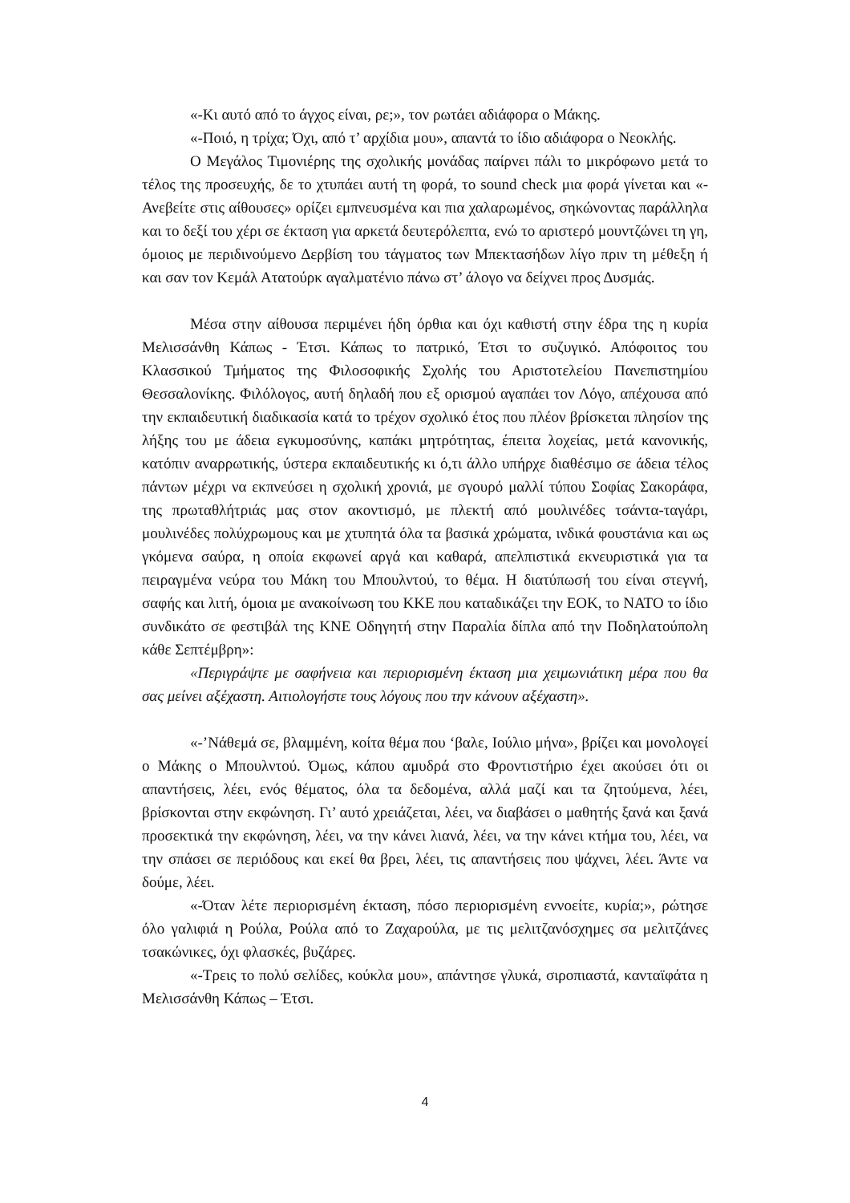«-Κι αυτό από το άγχος είναι, ρε;», τον ρωτάει αδιάφορα ο Μάκης.
«-Ποιό, η τρίχα; Όχι, από τ’ αρχίδια μου», απαντά το ίδιο αδιάφορα ο Νεοκλής.
Ο Μεγάλος Τιμονιέρης της σχολικής μονάδας παίρνει πάλι το μικρόφωνο μετά το τέλος της προσευχής, δε το χτυπάει αυτή τη φορά, το sound check μια φορά γίνεται και «-Ανεβείτε στις αίθουσες» ορίζει εμπνευσμένα και πια χαλαρωμένος, σηκώνοντας παράλληλα και το δεξί του χέρι σε έκταση για αρκετά δευτερόλεπτα, ενώ το αριστερό μουντζώνει τη γη, όμοιος με περιδινούμενο Δερβίση του τάγματος των Μπεκτασήδων λίγο πριν τη μέθεξη ή και σαν τον Κεμάλ Ατατούρκ αγαλματένιο πάνω στ’ άλογο να δείχνει προς Δυσμάς.
Μέσα στην αίθουσα περιμένει ήδη όρθια και όχι καθιστή στην έδρα της η κυρία Μελισσάνθη Κάπως - Έτσι. Κάπως το πατρικό, Έτσι το συζυγικό. Απόφοιτος του Κλασσικού Τμήματος της Φιλοσοφικής Σχολής του Αριστοτελείου Πανεπιστημίου Θεσσαλονίκης. Φιλόλογος, αυτή δηλαδή που εξ ορισμού αγαπάει τον Λόγο, απέχουσα από την εκπαιδευτική διαδικασία κατά το τρέχον σχολικό έτος που πλέον βρίσκεται πλησίον της λήξης του με άδεια εγκυμοσύνης, καπάκι μητρότητας, έπειτα λοχείας, μετά κανονικής, κατόπιν αναρρωτικής, ύστερα εκπαιδευτικής κι ό,τι άλλο υπήρχε διαθέσιμο σε άδεια τέλος πάντων μέχρι να εκπνεύσει η σχολική χρονιά, με σγουρό μαλλί τύπου Σοφίας Σακοράφα, της πρωταθλήτριάς μας στον ακοντισμό, με πλεκτή από μουλινέδες τσάντα-ταγάρι, μουλινέδες πολύχρωμους και με χτυπητά όλα τα βασικά χρώματα, ινδικά φουστάνια και ως γκόμενα σαύρα, η οποία εκφωνεί αργά και καθαρά, απελπιστικά εκνευριστικά για τα πειραγμένα νεύρα του Μάκη του Μπουλντού, το θέμα. Η διατύπωσή του είναι στεγνή, σαφής και λιτή, όμοια με ανακοίνωση του ΚΚΕ που καταδικάζει την ΕΟΚ, το ΝΑΤΟ το ίδιο συνδικάτο σε φεστιβάλ της ΚΝΕ Οδηγητή στην Παραλία δίπλα από την Ποδηλατούπολη κάθε Σεπτέμβρη»:
«Περιγράψτε με σαφήνεια και περιορισμένη έκταση μια χειμωνιάτικη μέρα που θα σας μείνει αξέχαστη. Αιτιολογήστε τους λόγους που την κάνουν αξέχαστη».
«-’Νάθεμά σε, βλαμμένη, κοίτα θέμα που ‘βαλε, Ιούλιο μήνα», βρίζει και μονολογεί ο Μάκης ο Μπουλντού. Όμως, κάπου αμυδρά στο Φροντιστήριο έχει ακούσει ότι οι απαντήσεις, λέει, ενός θέματος, όλα τα δεδομένα, αλλά μαζί και τα ζητούμενα, λέει, βρίσκονται στην εκφώνηση. Γι’ αυτό χρειάζεται, λέει, να διαβάσει ο μαθητής ξανά και ξανά προσεκτικά την εκφώνηση, λέει, να την κάνει λιανά, λέει, να την κάνει κτήμα του, λέει, να την σπάσει σε περιόδους και εκεί θα βρει, λέει, τις απαντήσεις που ψάχνει, λέει. Άντε να δούμε, λέει.
«-Όταν λέτε περιορισμένη έκταση, πόσο περιορισμένη εννοείτε, κυρία;», ρώτησε όλο γαλιφιά η Ρούλα, Ρούλα από το Ζαχαρούλα, με τις μελιτζανόσχημες σα μελιτζάνες τσακώνικες, όχι φλασκές, βυζάρες.
«-Τρεις το πολύ σελίδες, κούκλα μου», απάντησε γλυκά, σιροπιαστά, κανταϊφάτα η Μελισσάνθη Κάπως – Έτσι.
4